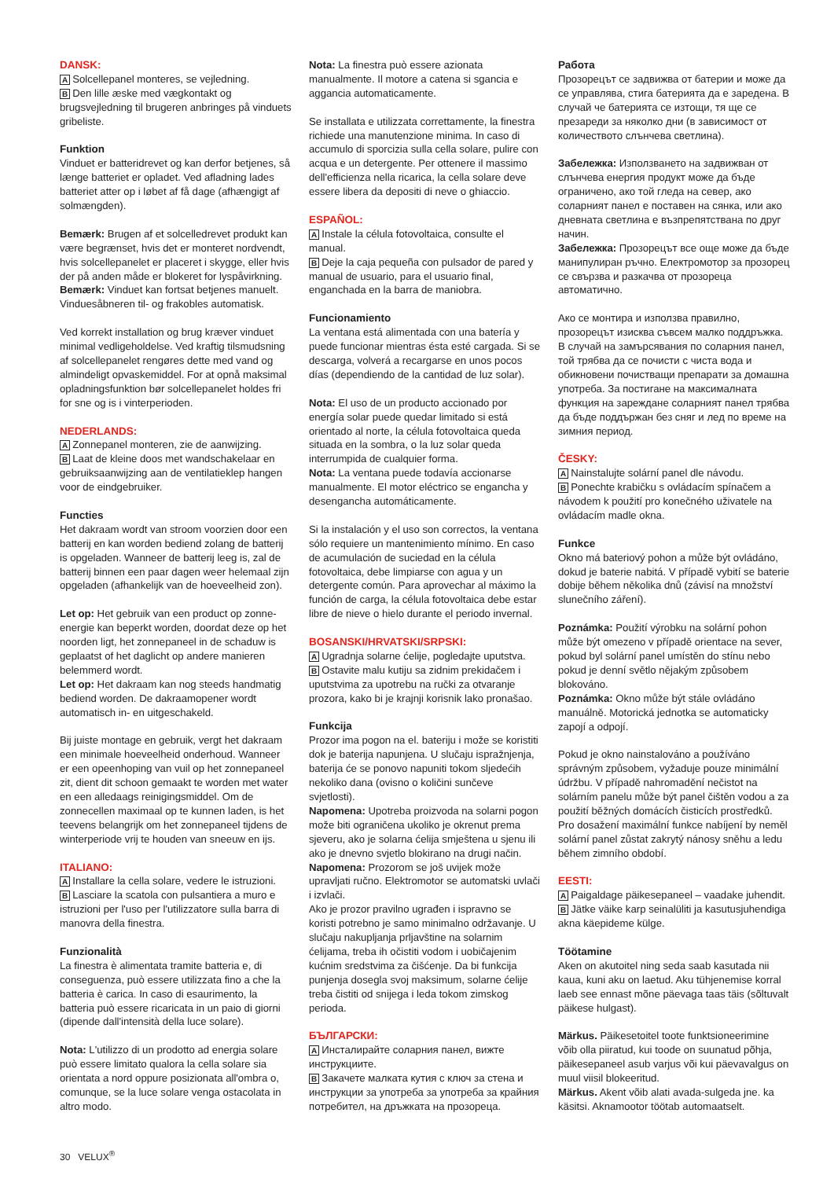DANSK:
A Solcellepanel monteres, se vejledning.
B Den lille æske med vægkontakt og brugsvejledning til brugeren anbringes på vinduets gribeliste.
Funktion
Vinduet er batteridrevet og kan derfor betjenes, så længe batteriet er opladet. Ved afladning lades batteriet atter op i løbet af få dage (afhængigt af solmængden).
Bemærk: Brugen af et solcelledrevet produkt kan være begrænset, hvis det er monteret nordvendt, hvis solcellepanelet er placeret i skygge, eller hvis der på anden måde er blokeret for lyspåvirkning.
Bemærk: Vinduet kan fortsat betjenes manuelt. Vinduesåbneren til- og frakobles automatisk.
Ved korrekt installation og brug kræver vinduet minimal vedligeholdelse. Ved kraftig tilsmudsning af solcellepanelet rengøres dette med vand og almindeligt opvaskemiddel. For at opnå maksimal opladningsfunktion bør solcellepanelet holdes fri for sne og is i vinterperioden.
NEDERLANDS:
A Zonnepanel monteren, zie de aanwijzing.
B Laat de kleine doos met wandschakelaar en gebruiksaanwijzing aan de ventilatieklep hangen voor de eindgebruiker.
Functies
Het dakraam wordt van stroom voorzien door een batterij en kan worden bediend zolang de batterij is opgeladen. Wanneer de batterij leeg is, zal de batterij binnen een paar dagen weer helemaal zijn opgeladen (afhankelijk van de hoeveelheid zon).
Let op: Het gebruik van een product op zonne-energie kan beperkt worden, doordat deze op het noorden ligt, het zonnepaneel in de schaduw is geplaatst of het daglicht op andere manieren belemmerd wordt.
Let op: Het dakraam kan nog steeds handmatig bediend worden. De dakraamopener wordt automatisch in- en uitgeschakeld.
Bij juiste montage en gebruik, vergt het dakraam een minimale hoeveelheid onderhoud. Wanneer er een opeenhoping van vuil op het zonnepaneel zit, dient dit schoon gemaakt te worden met water en een alledaags reinigingsmiddel. Om de zonnecellen maximaal op te kunnen laden, is het teevens belangrijk om het zonnepaneel tijdens de winterperiode vrij te houden van sneeuw en ijs.
ITALIANO:
A Installare la cella solare, vedere le istruzioni.
B Lasciare la scatola con pulsantiera a muro e istruzioni per l'uso per l'utilizzatore sulla barra di manovra della finestra.
Funzionalità
La finestra è alimentata tramite batteria e, di conseguenza, può essere utilizzata fino a che la batteria è carica. In caso di esaurimento, la batteria può essere ricaricata in un paio di giorni (dipende dall'intensità della luce solare).
Nota: L'utilizzo di un prodotto ad energia solare può essere limitato qualora la cella solare sia orientata a nord oppure posizionata all'ombra o, comunque, se la luce solare venga ostacolata in altro modo.
Nota: La finestra può essere azionata manualmente. Il motore a catena si sgancia e aggancia automaticamente.
Se installata e utilizzata correttamente, la finestra richiede una manutenzione minima. In caso di accumulo di sporcizia sulla cella solare, pulire con acqua e un detergente. Per ottenere il massimo dell'efficienza nella ricarica, la cella solare deve essere libera da depositi di neve o ghiaccio.
ESPAÑOL:
A Instale la célula fotovoltaica, consulte el manual.
B Deje la caja pequeña con pulsador de pared y manual de usuario, para el usuario final, enganchada en la barra de maniobra.
Funcionamiento
La ventana está alimentada con una batería y puede funcionar mientras ésta esté cargada. Si se descarga, volverá a recargarse en unos pocos días (dependiendo de la cantidad de luz solar).
Nota: El uso de un producto accionado por energía solar puede quedar limitado si está orientado al norte, la célula fotovoltaica queda situada en la sombra, o la luz solar queda interrumpida de cualquier forma.
Nota: La ventana puede todavía accionarse manualmente. El motor eléctrico se engancha y desengancha automáticamente.
Si la instalación y el uso son correctos, la ventana sólo requiere un mantenimiento mínimo. En caso de acumulación de suciedad en la célula fotovoltaica, debe limpiarse con agua y un detergente común. Para aprovechar al máximo la función de carga, la célula fotovoltaica debe estar libre de nieve o hielo durante el periodo invernal.
BOSANSKI/HRVATSKI/SRPSKI:
A Ugradnja solarne ćelije, pogledajte uputstva.
B Ostavite malu kutiju sa zidnim prekidačem i uputstvima za upotrebu na ručki za otvaranje prozora, kako bi je krajnji korisnik lako pronašao.
Funkcija
Prozor ima pogon na el. bateriju i može se koristiti dok je baterija napunjena. U slučaju ispražnjenja, baterija će se ponovo napuniti tokom sljedećih nekoliko dana (ovisno o količini sunčeve svjetlosti).
Napomena: Upotreba proizvoda na solarni pogon može biti ograničena ukoliko je okrenut prema sjeveru, ako je solarna ćelija smještena u sjenu ili ako je dnevno svjetlo blokirano na drugi način.
Napomena: Prozorom se još uvijek može upravljati ručno. Elektromotor se automatski uvlači i izvlači.
Ako je prozor pravilno ugrađen i ispravno se koristi potrebno je samo minimalno održavanje. U slučaju nakupljanja prljavštine na solarnim ćelijama, treba ih očistiti vodom i uobičajenim kućnim sredstvima za čišćenje. Da bi funkcija punjenja dosegla svoj maksimum, solarne ćelije treba čistiti od snijega i leda tokom zimskog perioda.
БЪЛГАРСКИ:
A Инсталирайте соларния панел, вижте инструкциите.
B Закачете малката кутия с ключ за стена и инструкции за употреба за употреба за крайния потребител, на дръжката на прозореца.
Работа
Прозорецът се задвижва от батерии и може да се управлява, стига батерията да е заредена. В случай че батерията се изтощи, тя ще се презареди за няколко дни (в зависимост от количеството слънчева светлина).
Забележка: Използването на задвижван от слънчева енергия продукт може да бъде ограничено, ако той гледа на север, ако соларният панел е поставен на сянка, или ако дневната светлина е възпрепятствана по друг начин.
Забележка: Прозорецът все още може да бъде манипулиран ръчно. Електромотор за прозорец се свързва и разкачва от прозореца автоматично.
Ако се монтира и използва правилно, прозорецът изисква съвсем малко поддръжка. В случай на замърсявания по соларния панел, той трябва да се почисти с чиста вода и обикновени почистващи препарати за домашна употреба. За постигане на максималната функция на зареждане соларният панел трябва да бъде поддържан без сняг и лед по време на зимния период.
ČESKY:
A Nainstalujte solární panel dle návodu.
B Ponechte krabičku s ovládacím spínačem a návodem k použití pro konečného uživatele na ovládacím madle okna.
Funkce
Okno má bateriový pohon a může být ovládáno, dokud je baterie nabitá. V případě vybití se baterie dobije během několika dnů (závisí na množství slunečního záření).
Poznámka: Použití výrobku na solární pohon může být omezeno v případě orientace na sever, pokud byl solární panel umístěn do stínu nebo pokud je denní světlo nějakým způsobem blokováno.
Poznámka: Okno může být stále ovládáno manuálně. Motorická jednotka se automaticky zapojí a odpojí.
Pokud je okno nainstalováno a používáno správným způsobem, vyžaduje pouze minimální údržbu. V případě nahromadění nečistot na solárním panelu může být panel čištěn vodou a za použití běžných domácích čisticích prostředků. Pro dosažení maximální funkce nabíjení by neměl solární panel zůstat zakrytý nánosy sněhu a ledu během zimního období.
EESTI:
A Paigaldage päikesepaneel – vaadake juhendit.
B Jätke väike karp seinalüliti ja kasutusjuhendiga akna käepideme külge.
Töötamine
Aken on akutoitel ning seda saab kasutada nii kaua, kuni aku on laetud. Aku tühjenemise korral laeb see ennast mõne päevaga taas täis (sõltuvalt päikese hulgast).
Märkus. Päikesetoitel toote funktsioneerimine võib olla piiratud, kui toode on suunatud põhja, päikesepaneel asub varjus või kui päevavalgus on muul viisil blokeeritud.
Märkus. Akent võib alati avada-sulgeda jne. ka käsitsi. Aknamootor töötab automaatselt.
30 VELUX<sup>®</sup>